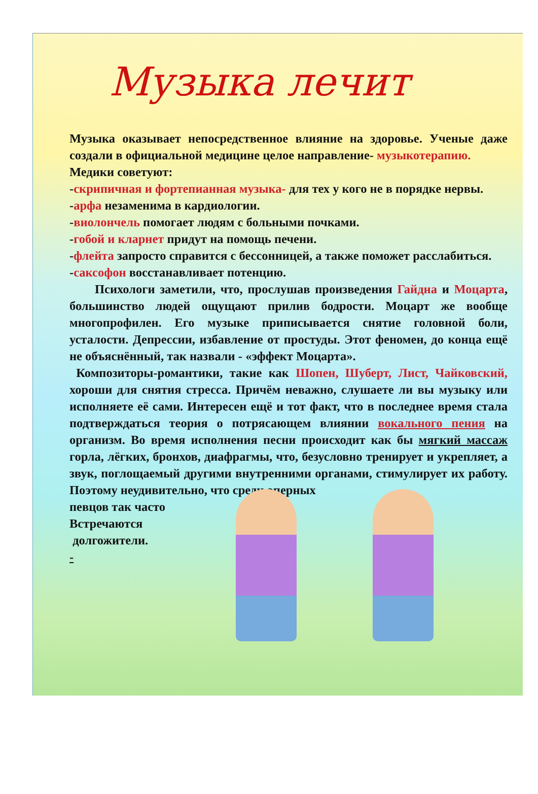Музыка лечит
Музыка оказывает непосредственное влияние на здоровье. Ученые даже создали в официальной медицине целое направление- музыкотерапию.
Медики советуют:
-скрипичная и фортепианная музыка- для тех у кого не в порядке нервы.
-арфа незаменима в кардиологии.
-виолончель помогает людям с больными почками.
-гобой и кларнет придут на помощь печени.
-флейта запросто справится с бессонницей, а также поможет расслабиться.
-саксофон восстанавливает потенцию.
Психологи заметили, что, прослушав произведения Гайдна и Моцарта, большинство людей ощущают прилив бодрости. Моцарт же вообще многопрофилен. Его музыке приписывается снятие головной боли, усталости. Депрессии, избавление от простуды. Этот феномен, до конца ещё не объяснённый, так назвали - «эффект Моцарта».
Композиторы-романтики, такие как Шопен, Шуберт, Лист, Чайковский, хороши для снятия стресса. Причём неважно, слушаете ли вы музыку или исполняете её сами. Интересен ещё и тот факт, что в последнее время стала подтверждаться теория о потрясающем влиянии вокального пения на организм. Во время исполнения песни происходит как бы мягкий массаж горла, лёгких, бронхов, диафрагмы, что, безусловно тренирует и укрепляет, а звук, поглощаемый другими внутренними органами, стимулирует их работу. Поэтому неудивительно, что среди оперных
певцов так часто
Встречаются
долгожители.
-